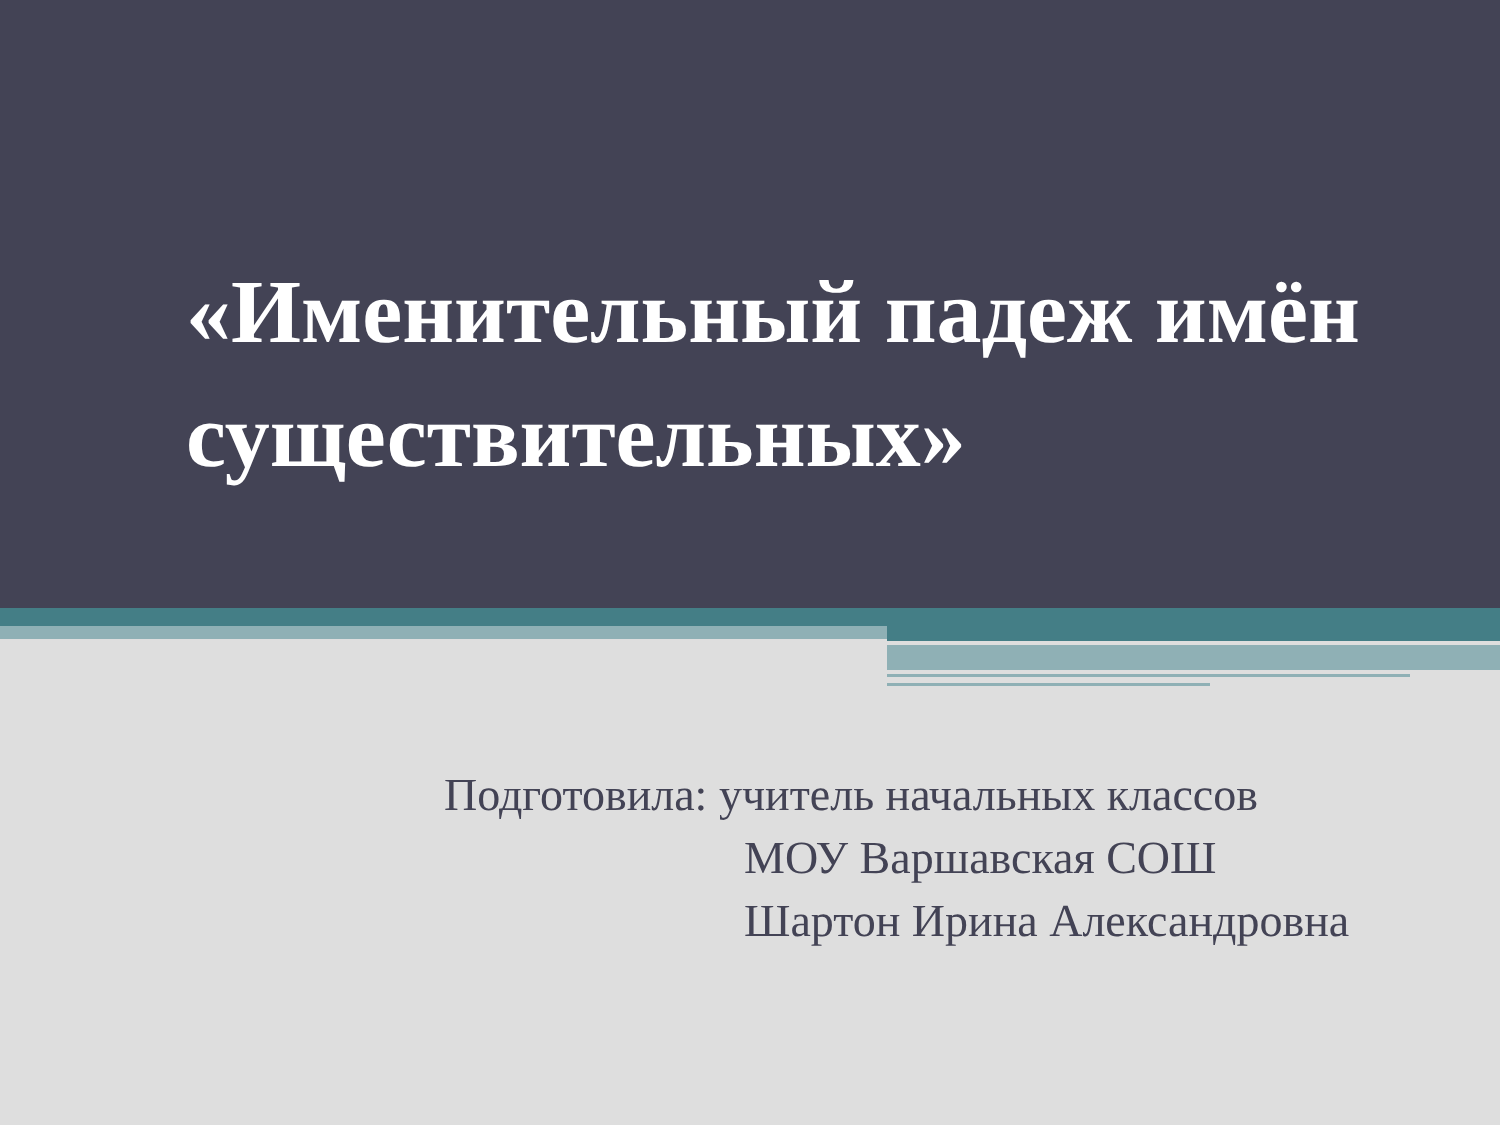«Именительный падеж имён существительных»
Подготовила: учитель начальных классов
МОУ Варшавская СОШ
Шартон Ирина Александровна